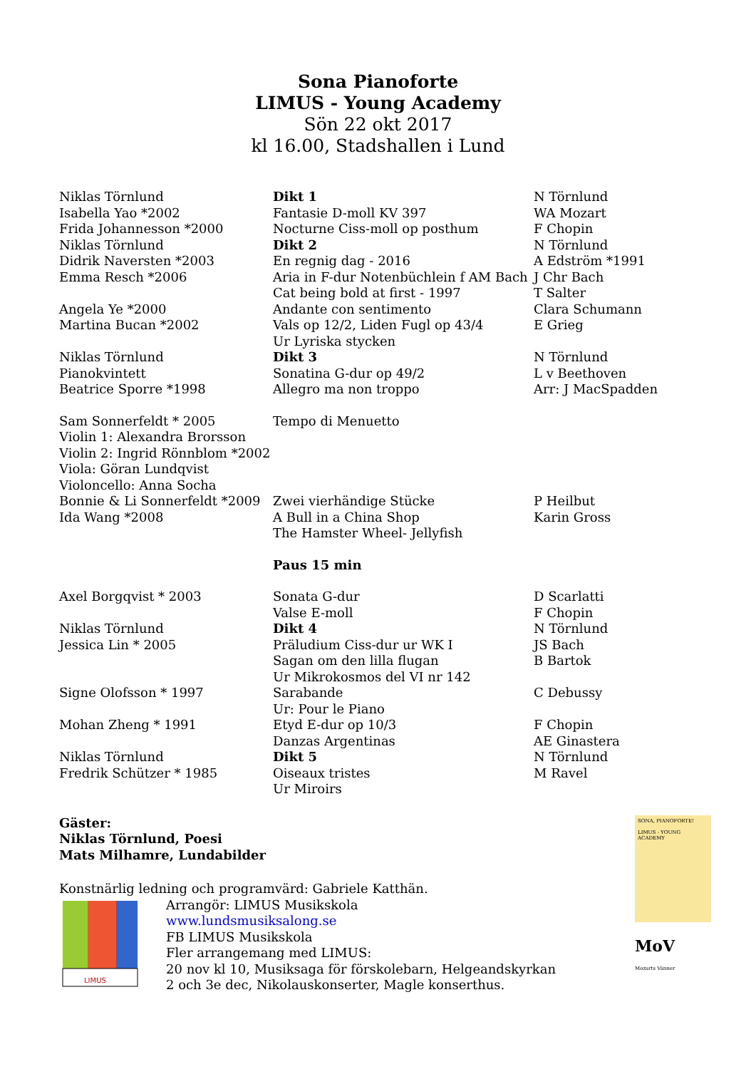Sona Pianoforte
LIMUS - Young Academy
Sön 22 okt 2017
kl 16.00, Stadshallen i Lund
| Niklas Törnlund | Dikt 1 | N Törnlund |
| Isabella Yao *2002 | Fantasie D-moll KV 397 | WA Mozart |
| Frida Johannesson *2000 | Nocturne Ciss-moll op posthum | F Chopin |
| Niklas Törnlund | Dikt 2 | N Törnlund |
| Didrik Naversten *2003 | En regnig dag - 2016 | A Edström *1991 |
| Emma Resch *2006 | Aria in F-dur Notenbüchlein f AM Bach | J Chr Bach |
| | Cat being bold at first - 1997 | T Salter |
| Angela Ye *2000 | Andante con sentimento | Clara Schumann |
| Martina Bucan *2002 | Vals op 12/2, Liden Fugl op 43/4 | E Grieg |
| | Ur Lyriska stycken | |
| Niklas Törnlund | Dikt 3 | N Törnlund |
| Pianokvintett | Sonatina G-dur op 49/2 | L v Beethoven |
| Beatrice Sporre *1998 | Allegro ma non troppo | Arr: J MacSpadden |
| Sam Sonnerfeldt * 2005 | Tempo di Menuetto | |
| Violin 1: Alexandra Brorsson | | |
| Violin 2: Ingrid Rönnblom *2002 | | |
| Viola: Göran Lundqvist | | |
| Violoncello: Anna Socha | | |
| Bonnie & Li Sonnerfeldt *2009 | Zwei vierhändige Stücke | P Heilbut |
| Ida Wang *2008 | A Bull in a China Shop | Karin Gross |
| | The Hamster Wheel- Jellyfish | |
| | Paus 15 min | |
| Axel Borgqvist * 2003 | Sonata G-dur | D Scarlatti |
| | Valse E-moll | F Chopin |
| Niklas Törnlund | Dikt 4 | N Törnlund |
| Jessica Lin * 2005 | Präludium Ciss-dur ur WK I | JS Bach |
| | Sagan om den lilla flugan | B Bartok |
| | Ur Mikrokosmos del VI nr 142 | |
| Signe Olofsson * 1997 | Sarabande | C Debussy |
| | Ur: Pour le Piano | |
| Mohan Zheng * 1991 | Etyd E-dur op 10/3 | F Chopin |
| | Danzas Argentinas | AE Ginastera |
| Niklas Törnlund | Dikt 5 | N Törnlund |
| Fredrik Schützer * 1985 | Oiseaux tristes | M Ravel |
| | Ur Miroirs | |
Gäster:
Niklas Törnlund, Poesi
Mats Milhamre, Lundabilder
Konstnärlig ledning och programvärd: Gabriele Katthän.
LIMUS
Arrangör: LIMUS Musikskola
www.lundsmusiksalong.se
FB LIMUS Musikskola
Fler arrangemang med LIMUS:
20 nov kl 10, Musiksaga för förskolebarn, Helgeandskyrkan
2 och 3e dec, Nikolauskonserter, Magle konserthus.
SONA, PIANOFORTE!
LIMUS - YOUNG ACADEMY
MoV
Mozarts Vänner